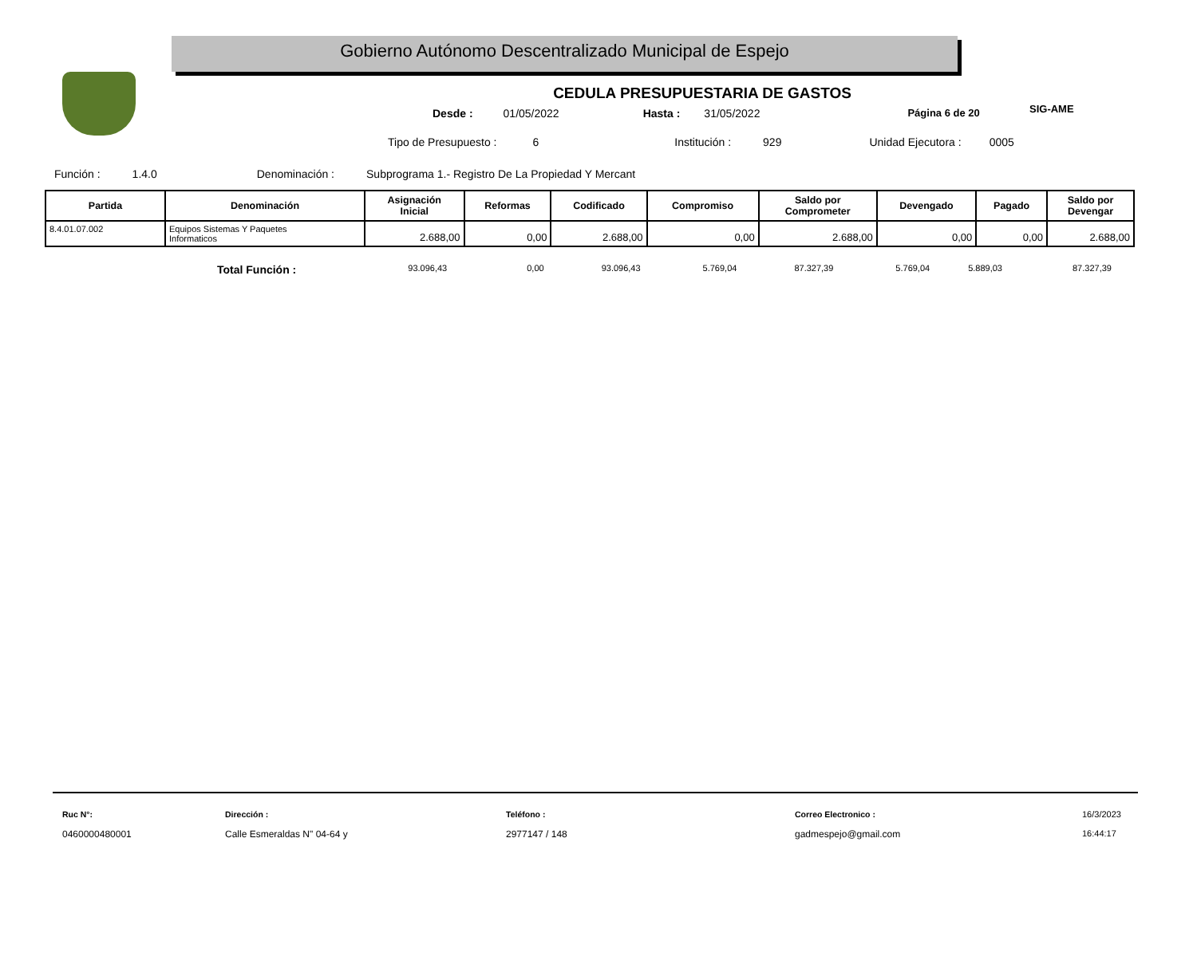Gobierno Autónomo Descentralizado Municipal de Espejo
SIG-AME
CEDULA PRESUPUESTARIA DE GASTOS
Desde : 01/05/2022 Hasta : 31/05/2022 Página 6 de 20
Tipo de Presupuesto : 6 Institución : 929 Unidad Ejecutora : 0005
Función : 1.4.0 Denominación : Subprograma 1.- Registro De La Propiedad Y Mercant
| Partida | Denominación | Asignación Inicial | Reformas | Codificado | Compromiso | Saldo por Comprometer | Devengado | Pagado | Saldo por Devengar |
| --- | --- | --- | --- | --- | --- | --- | --- | --- | --- |
| 8.4.01.07.002 | Equipos Sistemas Y Paquetes Informaticos | 2.688,00 | 0,00 | 2.688,00 | 0,00 | 2.688,00 | 0,00 | 0,00 | 2.688,00 |
Total Función : 93.096,43 0,00 93.096,43 5.769,04 87.327,39 5.769,04 5.889,03 87.327,39
Ruc N°:
0460000480001
Dirección :
Calle Esmeraldas N" 04-64 y
Teléfono :
2977147 / 148
Correo Electronico :
gadmespejo@gmail.com
16/3/2023
16:44:17